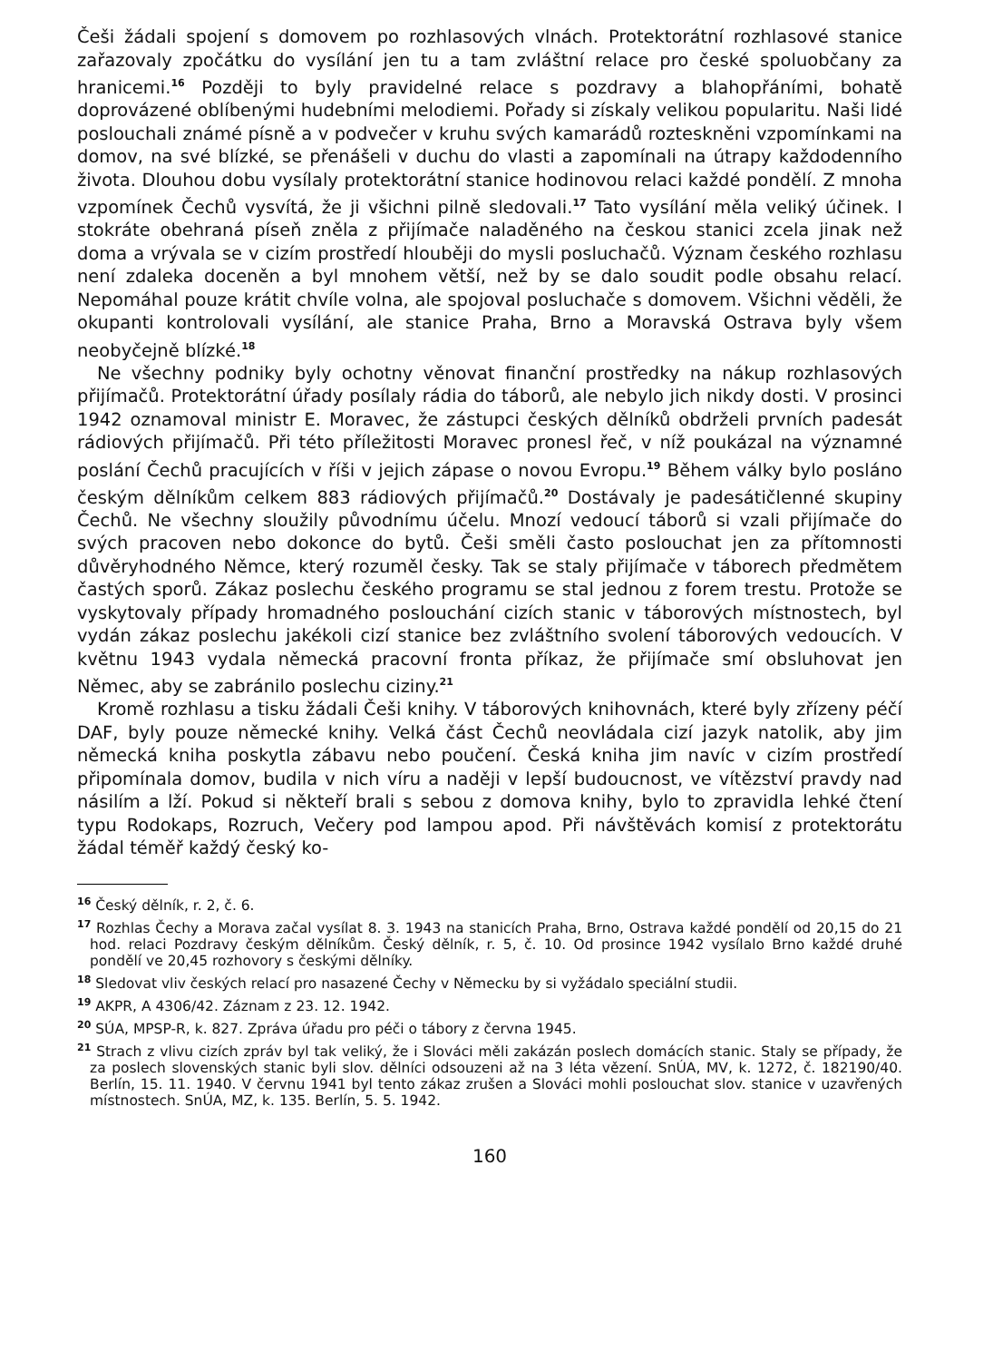Češi žádali spojení s domovem po rozhlasových vlnách. Protektorátní rozhlasové stanice zařazovaly zpočátku do vysílání jen tu a tam zvláštní relace pro české spoluobčany za hranicemi.<sup>16</sup> Později to byly pravidelné relace s pozdravy a blahopřáními, bohatě doprovázené oblíbenými hudebními melodiemi. Pořady si získaly velikou popularitu. Naši lidé poslouchali známé písně a v podvečer v kruhu svých kamarádů rozteskněni vzpomínkami na domov, na své blízké, se přenášeli v duchu do vlasti a zapomínali na útrapy každodenního života. Dlouhou dobu vysílaly protektorátní stanice hodinovou relaci každé pondělí. Z mnoha vzpomínek Čechů vysvítá, že ji všichni pilně sledovali.<sup>17</sup> Tato vysílání měla veliký účinek. I stokráte obehraná píseň zněla z přijímače naladěného na českou stanici zcela jinak než doma a vrývala se v cizím prostředí hlouběji do mysli posluchačů. Význam českého rozhlasu není zdaleka doceněn a byl mnohem větší, než by se dalo soudit podle obsahu relací. Nepomáhal pouze krátit chvíle volna, ale spojoval posluchače s domovem. Všichni věděli, že okupanti kontrolovali vysílání, ale stanice Praha, Brno a Moravská Ostrava byly všem neobyčejně blízké.<sup>18</sup>
Ne všechny podniky byly ochotny věnovat finanční prostředky na nákup rozhlasových přijímačů. Protektorátní úřady posílaly rádia do táborů, ale nebylo jich nikdy dosti. V prosinci 1942 oznamoval ministr E. Moravec, že zástupci českých dělníků obdrželi prvních padesát rádiových přijímačů. Při této příležitosti Moravec pronesl řeč, v níž poukázal na významné poslání Čechů pracujících v říši v jejich zápase o novou Evropu.<sup>19</sup> Během války bylo posláno českým dělníkům celkem 883 rádiových přijímačů.<sup>20</sup> Dostávaly je padesátičlenné skupiny Čechů. Ne všechny sloužily původnímu účelu. Mnozí vedoucí táborů si vzali přijímače do svých pracoven nebo dokonce do bytů. Češi směli často poslouchat jen za přítomnosti důvěryhodného Němce, který rozuměl česky. Tak se staly přijímače v táborech předmětem častých sporů. Zákaz poslechu českého programu se stal jednou z forem trestu. Protože se vyskytovaly případy hromadného poslouchání cizích stanic v táborových místnostech, byl vydán zákaz poslechu jakékoli cizí stanice bez zvláštního svolení táborových vedoucích. V květnu 1943 vydala německá pracovní fronta příkaz, že přijímače smí obsluhovat jen Němec, aby se zabránilo poslechu ciziny.<sup>21</sup>
Kromě rozhlasu a tisku žádali Češi knihy. V táborových knihovnách, které byly zřízeny péčí DAF, byly pouze německé knihy. Velká část Čechů neovládala cizí jazyk natolik, aby jim německá kniha poskytla zábavu nebo poučení. Česká kniha jim navíc v cizím prostředí připomínala domov, budila v nich víru a naději v lepší budoucnost, ve vítězství pravdy nad násilím a lží. Pokud si někteří brali s sebou z domova knihy, bylo to zpravidla lehké čtení typu Rodokaps, Rozruch, Večery pod lampou apod. Při návštěvách komisí z protektorátu žádal téměř každý český ko-
<sup>16</sup> Český dělník, r. 2, č. 6.
<sup>17</sup> Rozhlas Čechy a Morava začal vysílat 8. 3. 1943 na stanicích Praha, Brno, Ostrava každé pondělí od 20,15 do 21 hod. relaci Pozdravy českým dělníkům. Český dělník, r. 5, č. 10. Od prosince 1942 vysílalo Brno každé druhé pondělí ve 20,45 rozhovory s českými dělníky.
<sup>18</sup> Sledovat vliv českých relací pro nasazené Čechy v Německu by si vyžádalo speciální studii.
<sup>19</sup> AKPR, A 4306/42. Záznam z 23. 12. 1942.
<sup>20</sup> SÚA, MPSP-R, k. 827. Zpráva úřadu pro péči o tábory z června 1945.
<sup>21</sup> Strach z vlivu cizích zpráv byl tak veliký, že i Slováci měli zakázán poslech domácích stanic. Staly se případy, že za poslech slovenských stanic byli slov. dělníci odsouzeni až na 3 léta vězení. SnÚA, MV, k. 1272, č. 182190/40. Berlín, 15. 11. 1940. V červnu 1941 byl tento zákaz zrušen a Slováci mohli poslouchat slov. stanice v uzavřených místnostech. SnÚA, MZ, k. 135. Berlín, 5. 5. 1942.
160